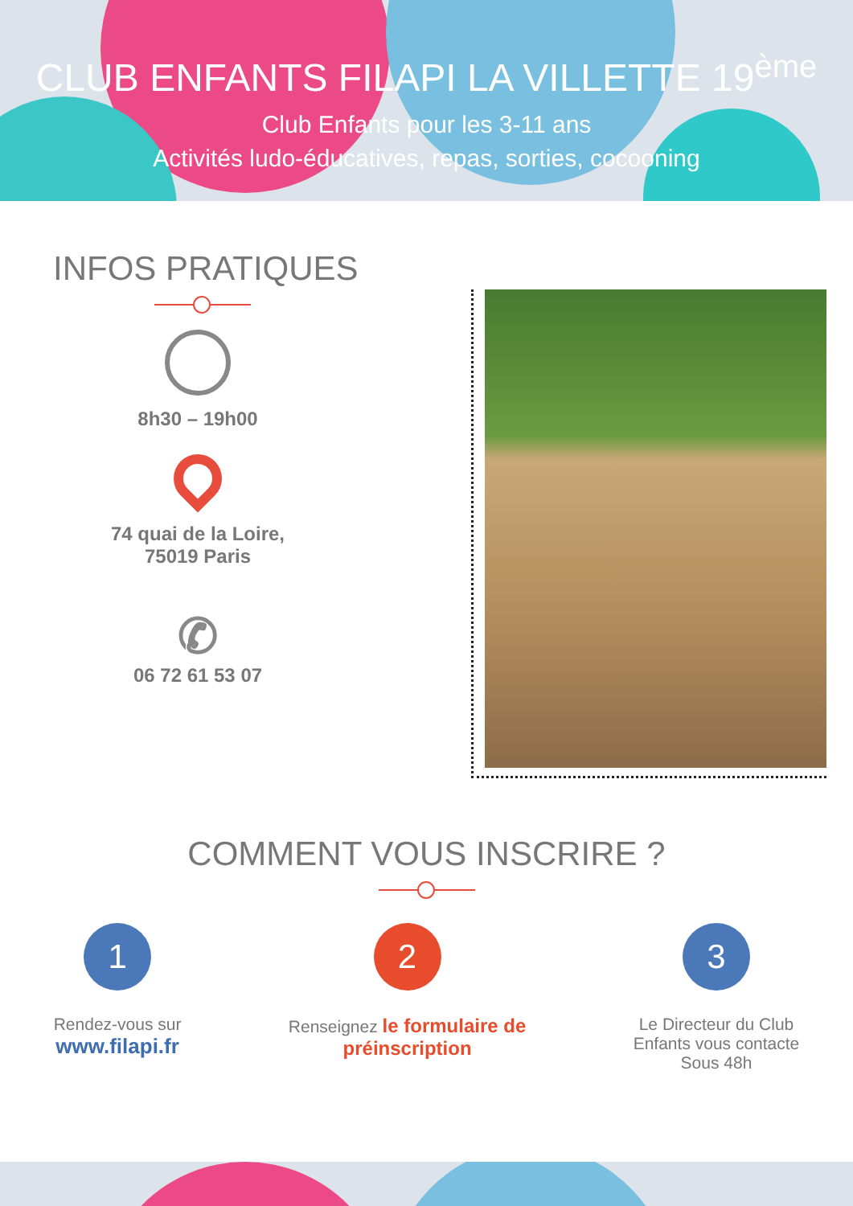CLUB ENFANTS FILAPI LA VILLETTE 19<sup>ème</sup>
Club Enfants pour les 3-11 ans
Activités ludo-éducatives, repas, sorties, cocooning
INFOS PRATIQUES
8h30 – 19h00
74 quai de la Loire,
75019 Paris
✆
06 72 61 53 07
COMMENT VOUS INSCRIRE ?
1
Rendez-vous sur
www.filapi.fr
2
Renseignez le formulaire de
préinscription
3
Le Directeur du Club
Enfants vous contacte
Sous 48h